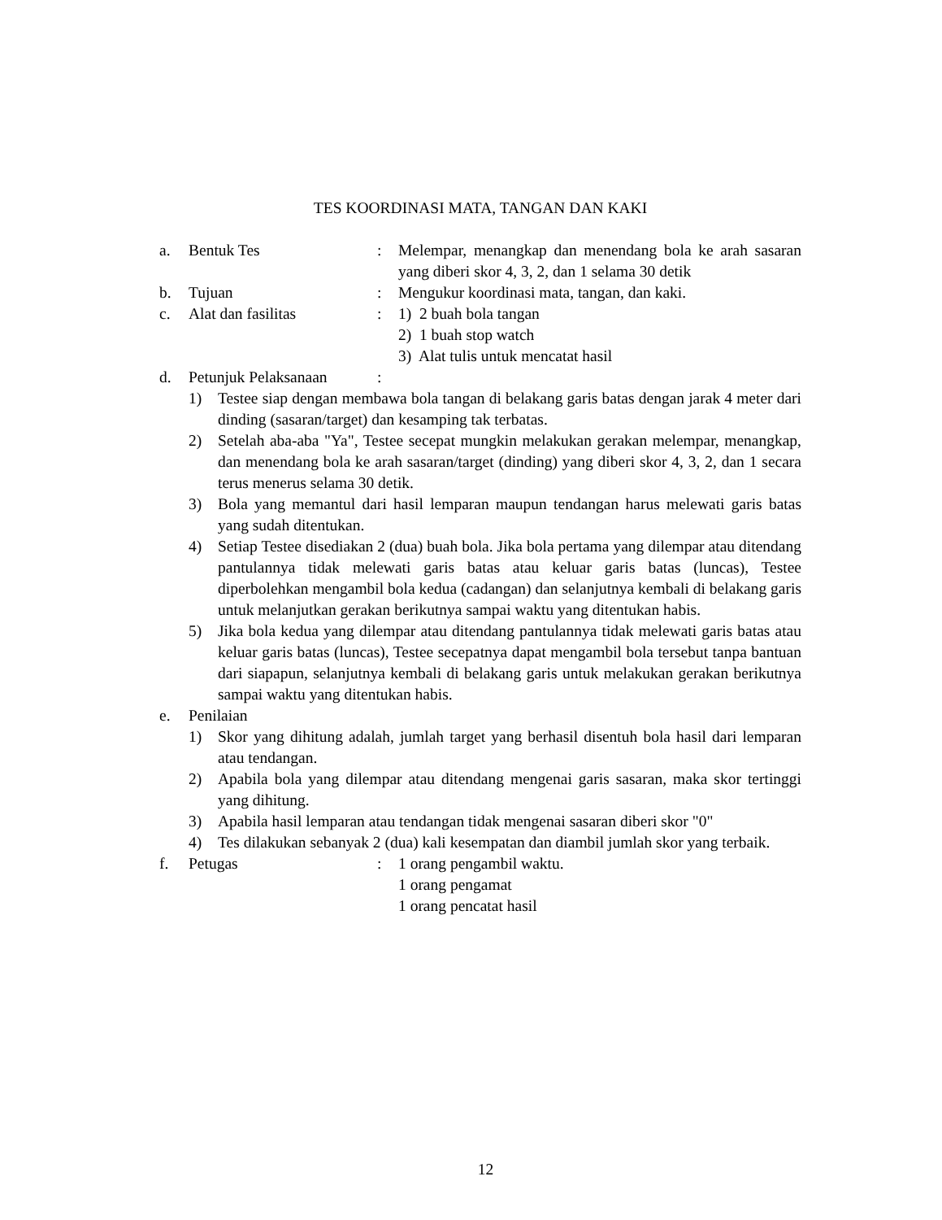TES KOORDINASI MATA, TANGAN DAN KAKI
a. Bentuk Tes : Melempar, menangkap dan menendang bola ke arah sasaran yang diberi skor 4, 3, 2, dan 1 selama 30 detik
b. Tujuan : Mengukur koordinasi mata, tangan, dan kaki.
c. Alat dan fasilitas : 1) 2 buah bola tangan
2) 1 buah stop watch
3) Alat tulis untuk mencatat hasil
d. Petunjuk Pelaksanaan
:
1) Testee siap dengan membawa bola tangan di belakang garis batas dengan jarak 4 meter dari dinding (sasaran/target) dan kesamping tak terbatas.
2) Setelah aba-aba "Ya", Testee secepat mungkin melakukan gerakan melempar, menangkap, dan menendang bola ke arah sasaran/target (dinding) yang diberi skor 4, 3, 2, dan 1 secara terus menerus selama 30 detik.
3) Bola yang memantul dari hasil lemparan maupun tendangan harus melewati garis batas yang sudah ditentukan.
4) Setiap Testee disediakan 2 (dua) buah bola. Jika bola pertama yang dilempar atau ditendang pantulannya tidak melewati garis batas atau keluar garis batas (luncas), Testee diperbolehkan mengambil bola kedua (cadangan) dan selanjutnya kembali di belakang garis untuk melanjutkan gerakan berikutnya sampai waktu yang ditentukan habis.
5) Jika bola kedua yang dilempar atau ditendang pantulannya tidak melewati garis batas atau keluar garis batas (luncas), Testee secepatnya dapat mengambil bola tersebut tanpa bantuan dari siapapun, selanjutnya kembali di belakang garis untuk melakukan gerakan berikutnya sampai waktu yang ditentukan habis.
e. Penilaian
1) Skor yang dihitung adalah, jumlah target yang berhasil disentuh bola hasil dari lemparan atau tendangan.
2) Apabila bola yang dilempar atau ditendang mengenai garis sasaran, maka skor tertinggi yang dihitung.
3) Apabila hasil lemparan atau tendangan tidak mengenai sasaran diberi skor "0"
4) Tes dilakukan sebanyak 2 (dua) kali kesempatan dan diambil jumlah skor yang terbaik.
f. Petugas : 1 orang pengambil waktu.
1 orang pengamat
1 orang pencatat hasil
12